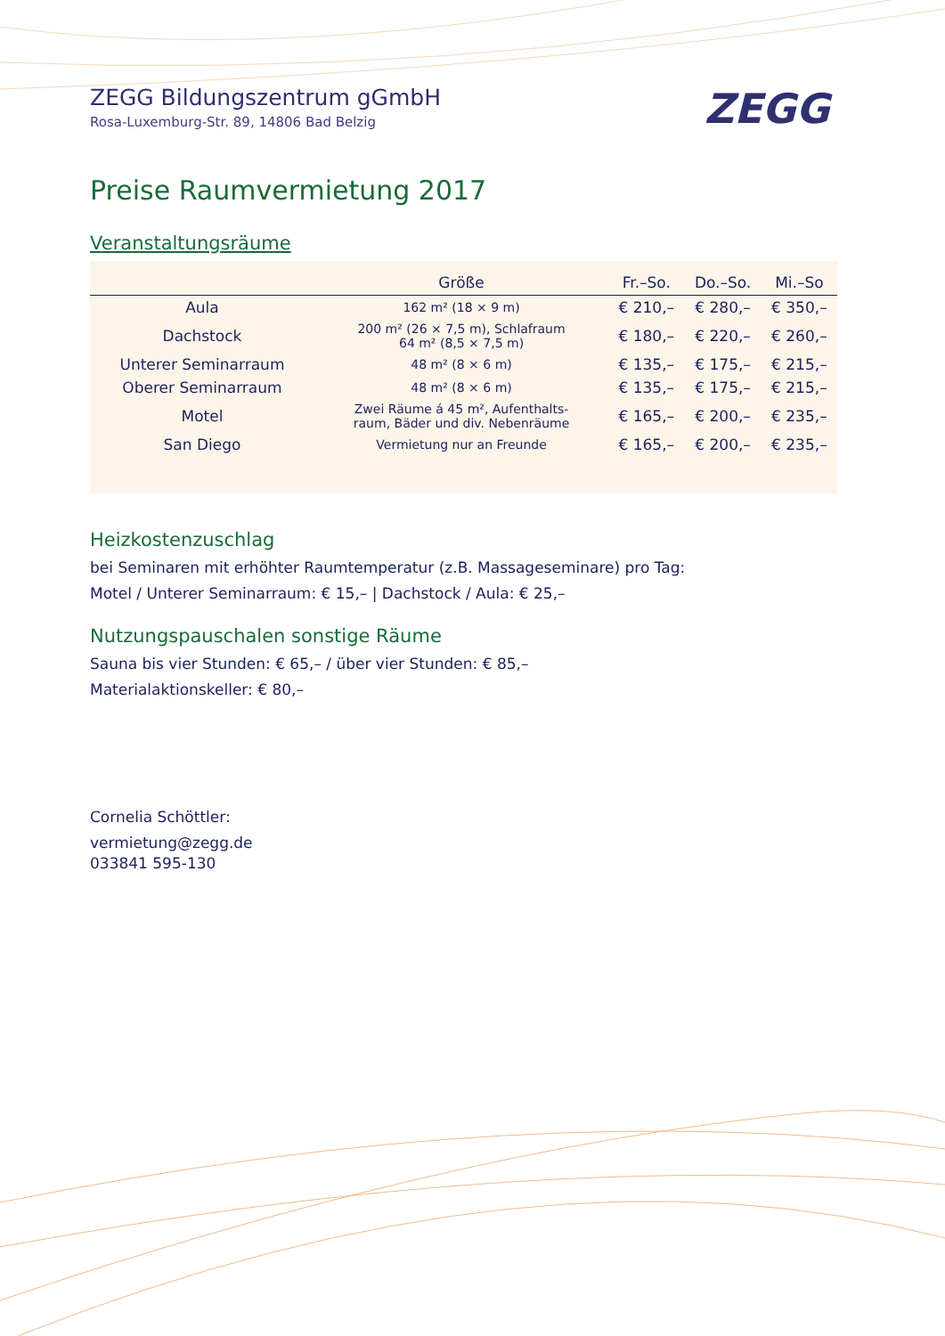ZEGG
ZEGG Bildungszentrum gGmbH
Rosa-Luxemburg-Str. 89, 14806 Bad Belzig
Preise Raumvermietung 2017
Veranstaltungsräume
| | Größe | Fr.–So. | Do.–So. | Mi.–So |
| --- | --- | --- | --- | --- |
| Aula | 162 m² (18 × 9 m) | € 210,– | € 280,– | € 350,– |
| Dachstock | 200 m² (26 × 7,5 m), Schlafraum 64 m² (8,5 × 7,5 m) | € 180,– | € 220,– | € 260,– |
| Unterer Seminarraum | 48 m² (8 × 6 m) | € 135,– | € 175,– | € 215,– |
| Oberer Seminarraum | 48 m² (8 × 6 m) | € 135,– | € 175,– | € 215,– |
| Motel | Zwei Räume á 45 m², Aufenthalts- raum, Bäder und div. Nebenräume | € 165,– | € 200,– | € 235,– |
| San Diego | Vermietung nur an Freunde | € 165,– | € 200,– | € 235,– |
Heizkostenzuschlag
bei Seminaren mit erhöhter Raumtemperatur (z.B. Massageseminare) pro Tag:
Motel / Unterer Seminarraum: € 15,– | Dachstock / Aula: € 25,–
Nutzungspauschalen sonstige Räume
Sauna bis vier Stunden: € 65,– / über vier Stunden: € 85,–
Materialaktionskeller: € 80,–
Cornelia Schöttler:
vermietung@zegg.de
033841 595-130